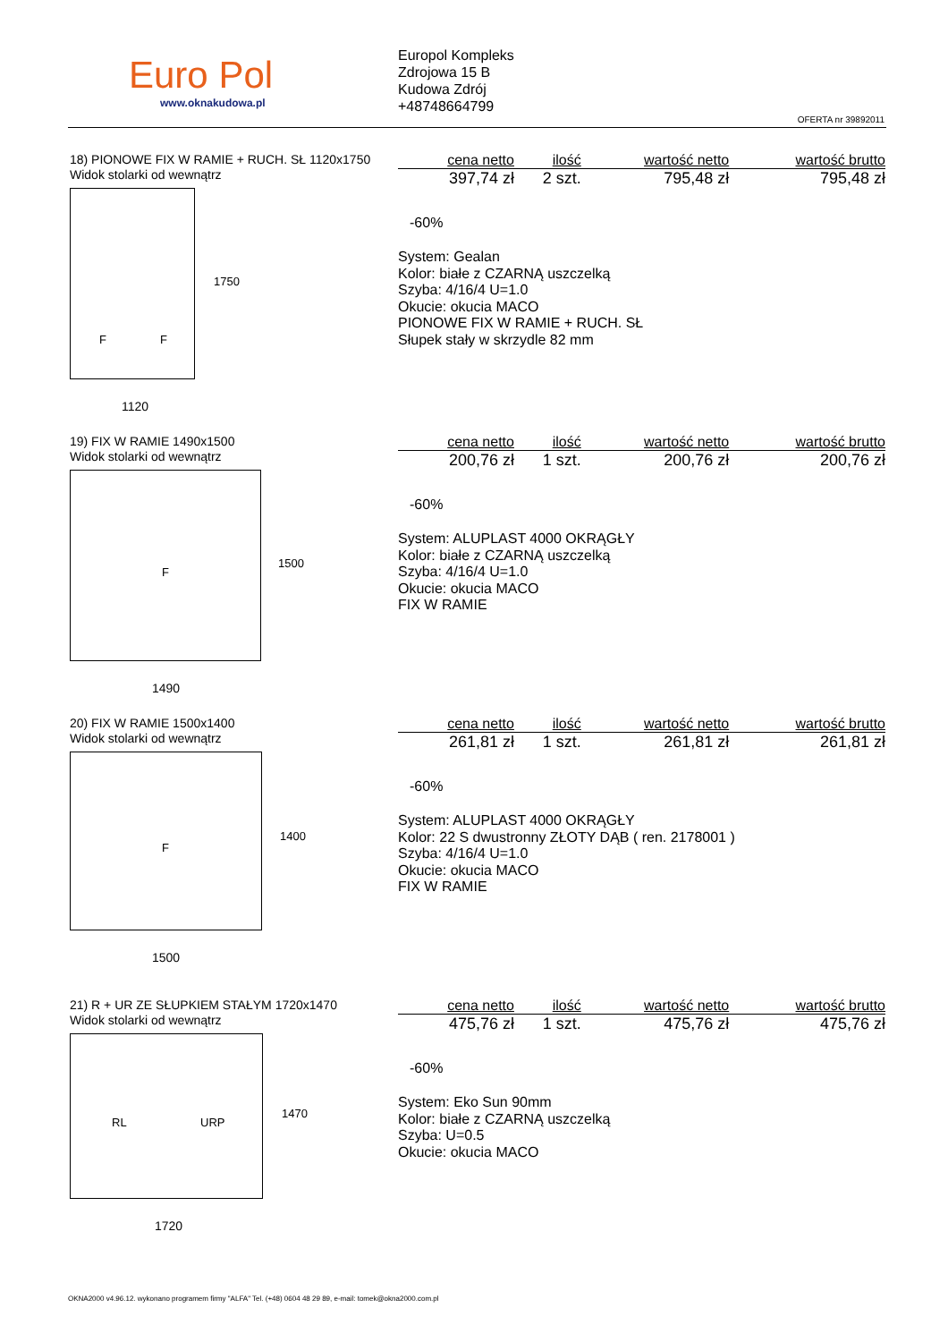Euro Pol
www.oknakudowa.pl
Europol Kompleks
Zdrojowa 15 B
Kudowa Zdrój
+48748664799
OFERTA nr 39892011
18) PIONOWE FIX W RAMIE + RUCH. SŁ 1120x1750
Widok stolarki od wewnątrz
F F
1750
1120
| cena netto | ilość | wartość netto | wartość brutto |
| --- | --- | --- | --- |
| 397,74 zł | 2 szt. | 795,48 zł | 795,48 zł |
-60%
System: Gealan
Kolor: białe z CZARNĄ uszczelką
Szyba: 4/16/4 U=1.0
Okucie: okucia MACO
PIONOWE FIX W RAMIE + RUCH. SŁ
Słupek stały w skrzydle 82 mm
19) FIX W RAMIE 1490x1500
Widok stolarki od wewnątrz
F
1500
1490
| cena netto | ilość | wartość netto | wartość brutto |
| --- | --- | --- | --- |
| 200,76 zł | 1 szt. | 200,76 zł | 200,76 zł |
-60%
System: ALUPLAST 4000 OKRĄGŁY
Kolor: białe z CZARNĄ uszczelką
Szyba: 4/16/4 U=1.0
Okucie: okucia MACO
FIX W RAMIE
20) FIX W RAMIE 1500x1400
Widok stolarki od wewnątrz
F
1400
1500
| cena netto | ilość | wartość netto | wartość brutto |
| --- | --- | --- | --- |
| 261,81 zł | 1 szt. | 261,81 zł | 261,81 zł |
-60%
System: ALUPLAST 4000 OKRĄGŁY
Kolor: 22 S dwustronny ZŁOTY DĄB ( ren. 2178001 )
Szyba: 4/16/4 U=1.0
Okucie: okucia MACO
FIX W RAMIE
21) R + UR ZE SŁUPKIEM STAŁYM 1720x1470
Widok stolarki od wewnątrz
RL URP
1470
1720
| cena netto | ilość | wartość netto | wartość brutto |
| --- | --- | --- | --- |
| 475,76 zł | 1 szt. | 475,76 zł | 475,76 zł |
-60%
System: Eko Sun 90mm
Kolor: białe z CZARNĄ uszczelką
Szyba: U=0.5
Okucie: okucia MACO
OKNA2000 v4.96.12. wykonano programem firmy "ALFA" Tel. (+48) 0604 48 29 89, e-mail: tomek@okna2000.com.pl